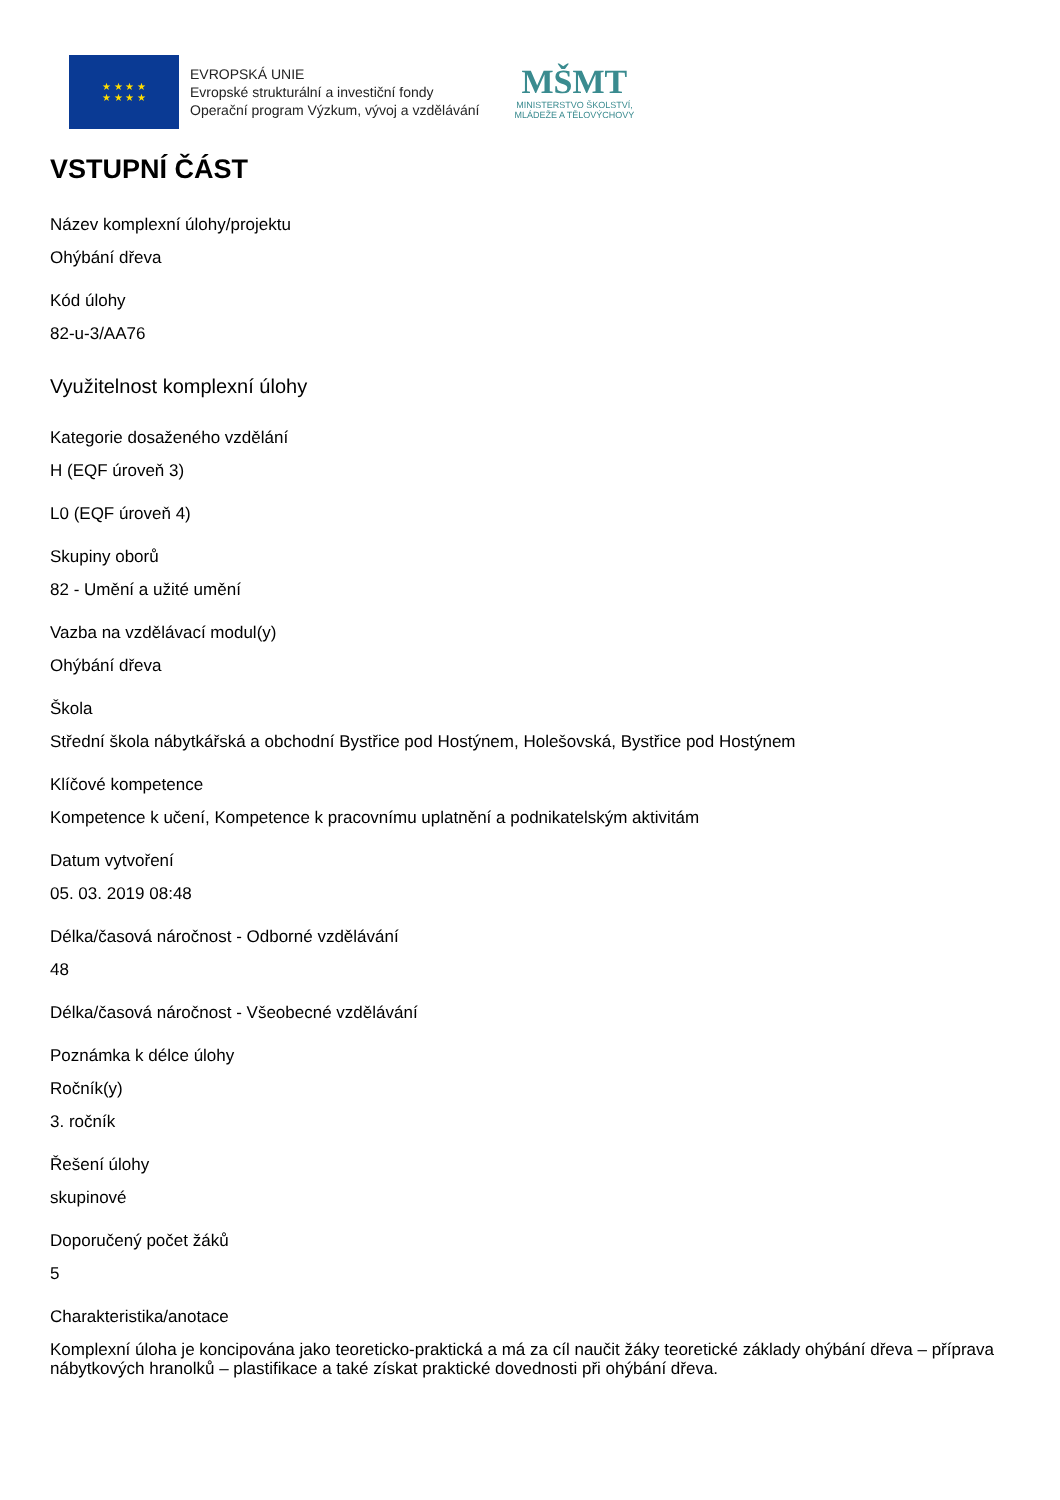★ ★ ★ ★
★ ★ ★ ★
EVROPSKÁ UNIE
Evropské strukturální a investiční fondy
Operační program Výzkum, vývoj a vzdělávání
MŠMT
MINISTERSTVO ŠKOLSTVÍ,
MLÁDEŽE A TĚLOVÝCHOVY
VSTUPNÍ ČÁST
Název komplexní úlohy/projektu
Ohýbání dřeva
Kód úlohy
82-u-3/AA76
Využitelnost komplexní úlohy
Kategorie dosaženého vzdělání
H (EQF úroveň 3)
L0 (EQF úroveň 4)
Skupiny oborů
82 - Umění a užité umění
Vazba na vzdělávací modul(y)
Ohýbání dřeva
Škola
Střední škola nábytkářská a obchodní Bystřice pod Hostýnem, Holešovská, Bystřice pod Hostýnem
Klíčové kompetence
Kompetence k učení, Kompetence k pracovnímu uplatnění a podnikatelským aktivitám
Datum vytvoření
05. 03. 2019 08:48
Délka/časová náročnost - Odborné vzdělávání
48
Délka/časová náročnost - Všeobecné vzdělávání
Poznámka k délce úlohy
Ročník(y)
3. ročník
Řešení úlohy
skupinové
Doporučený počet žáků
5
Charakteristika/anotace
Komplexní úloha je koncipována jako teoreticko-praktická a má za cíl naučit žáky teoretické základy ohýbání dřeva – příprava nábytkových hranolků – plastifikace a také získat praktické dovednosti při ohýbání dřeva.